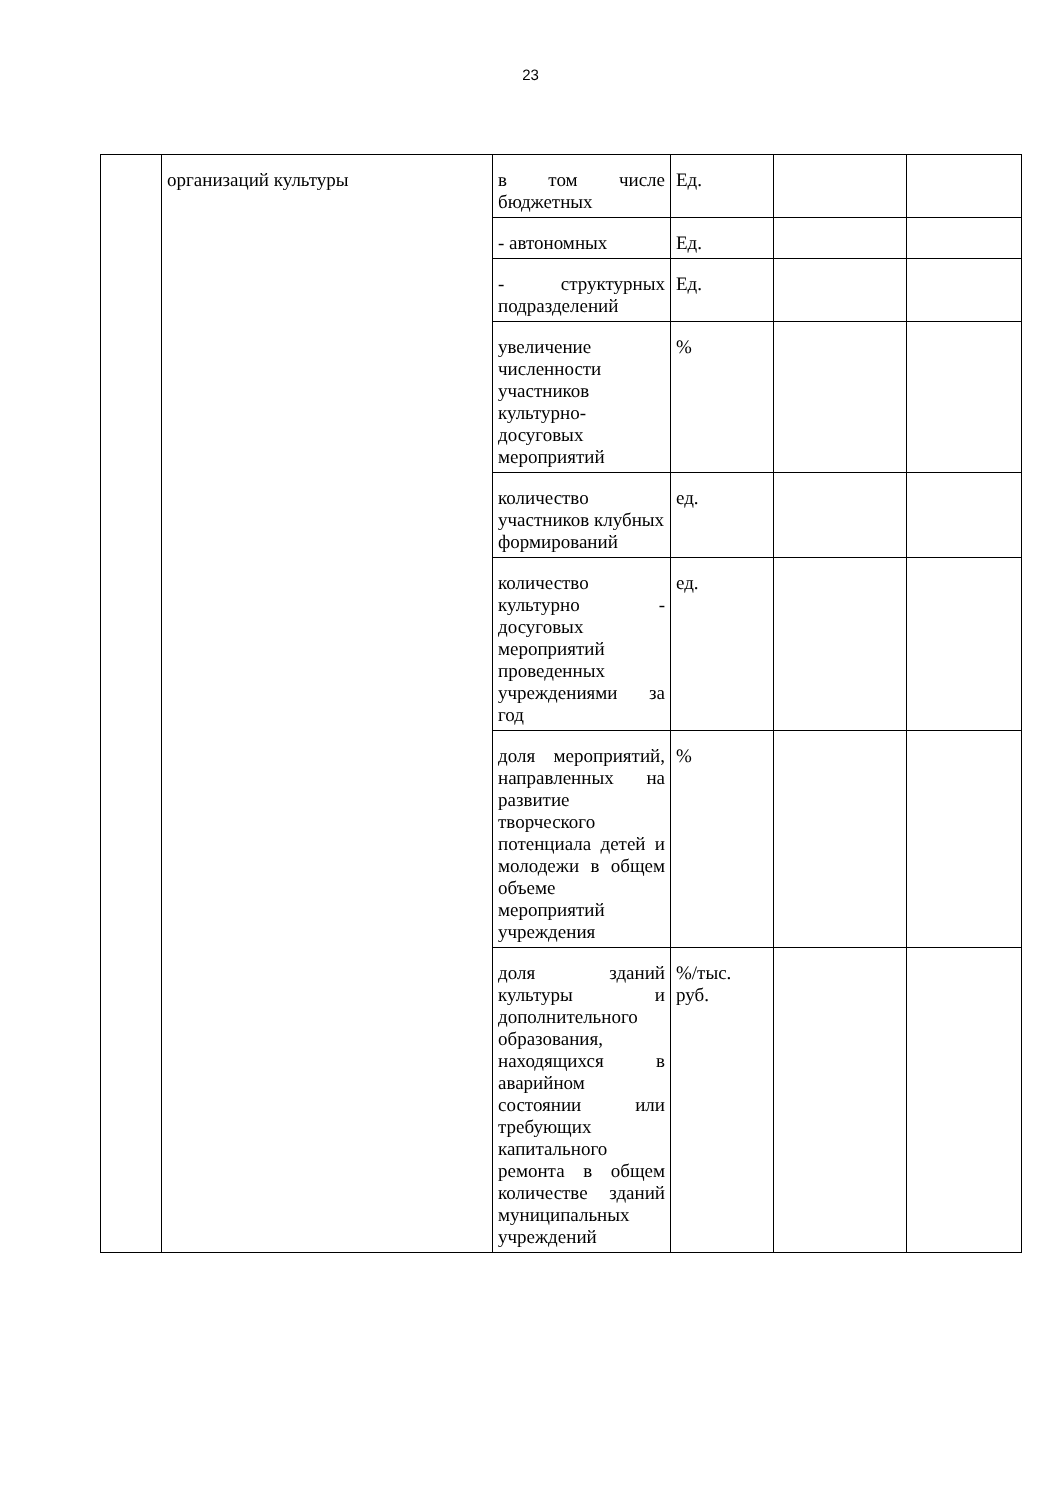23
| | организаций культуры | в том числе бюджетных | Ед. | | |
| | | - автономных | Ед. | | |
| | | - структурных подразделений | Ед. | | |
| | | увеличение численности участников культурно-досуговых мероприятий | % | | |
| | | количество участников клубных формирований | ед. | | |
| | | количество культурно - досуговых мероприятий проведенных учреждениями за год | ед. | | |
| | | доля мероприятий, направленных на развитие творческого потенциала детей и молодежи в общем объеме мероприятий учреждения | % | | |
| | | доля зданий культуры и дополнительного образования, находящихся в аварийном состоянии или требующих капитального ремонта в общем количестве зданий муниципальных учреждений | %/тыс. руб. | | |